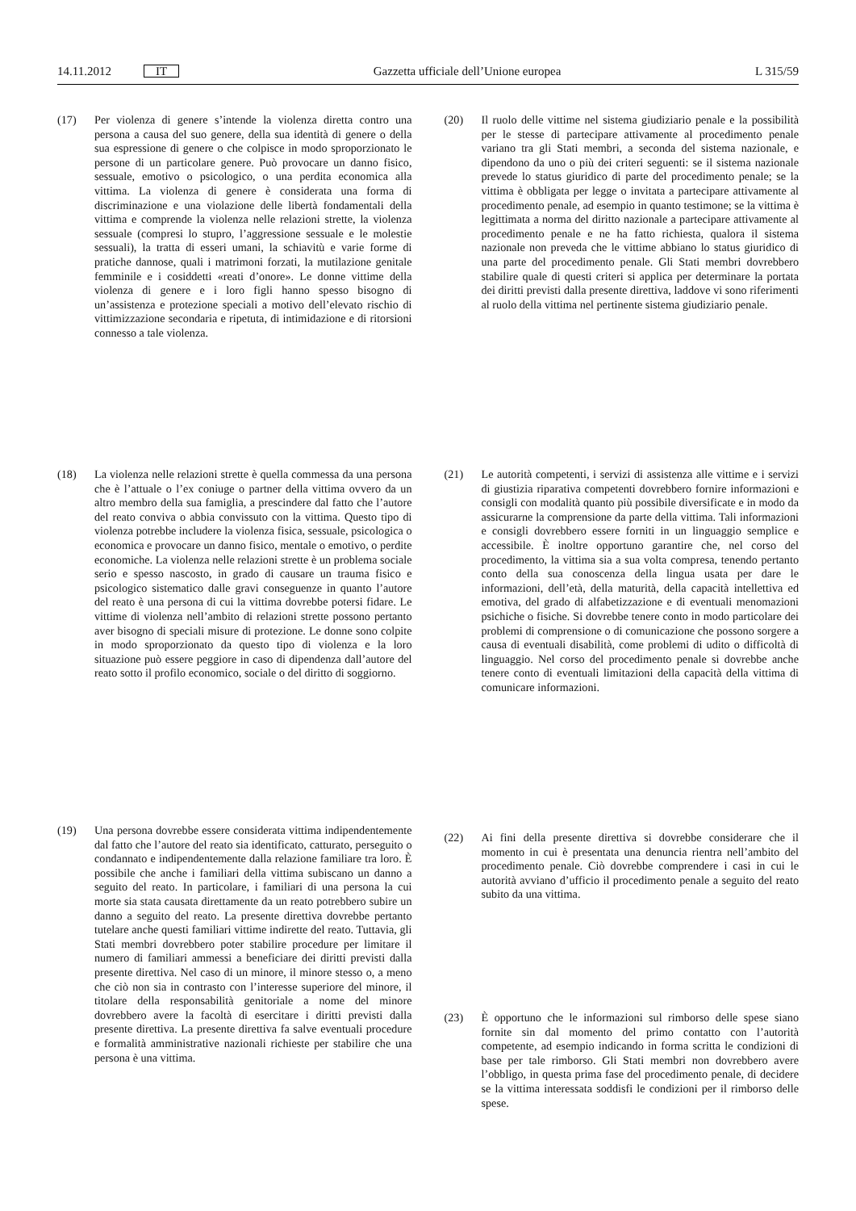14.11.2012 IT
Gazzetta ufficiale dell’Unione europea L 315/59
(17) Per violenza di genere s’intende la violenza diretta contro una persona a causa del suo genere, della sua identità di genere o della sua espressione di genere o che colpisce in modo sproporzionato le persone di un particolare genere. Può provocare un danno fisico, sessuale, emotivo o psicologico, o una perdita economica alla vittima. La violenza di genere è considerata una forma di discriminazione e una violazione delle libertà fondamentali della vittima e comprende la violenza nelle relazioni strette, la violenza sessuale (compresi lo stupro, l’aggressione sessuale e le molestie sessuali), la tratta di esseri umani, la schiavitù e varie forme di pratiche dannose, quali i matrimoni forzati, la mutilazione genitale femminile e i cosiddetti «reati d’onore». Le donne vittime della violenza di genere e i loro figli hanno spesso bisogno di un’assistenza e protezione speciali a motivo dell’elevato rischio di vittimizzazione secondaria e ripetuta, di intimidazione e di ritorsioni connesso a tale violenza.
(18) La violenza nelle relazioni strette è quella commessa da una persona che è l’attuale o l’ex coniuge o partner della vittima ovvero da un altro membro della sua famiglia, a prescindere dal fatto che l’autore del reato conviva o abbia convissuto con la vittima. Questo tipo di violenza potrebbe includere la violenza fisica, sessuale, psicologica o economica e provocare un danno fisico, mentale o emotivo, o perdite economiche. La violenza nelle relazioni strette è un problema sociale serio e spesso nascosto, in grado di causare un trauma fisico e psicologico sistematico dalle gravi conseguenze in quanto l’autore del reato è una persona di cui la vittima dovrebbe potersi fidare. Le vittime di violenza nell’ambito di relazioni strette possono pertanto aver bisogno di speciali misure di protezione. Le donne sono colpite in modo sproporzionato da questo tipo di violenza e la loro situazione può essere peggiore in caso di dipendenza dall’autore del reato sotto il profilo economico, sociale o del diritto di soggiorno.
(19) Una persona dovrebbe essere considerata vittima indipendentemente dal fatto che l’autore del reato sia identificato, catturato, perseguito o condannato e indipendentemente dalla relazione familiare tra loro. È possibile che anche i familiari della vittima subiscano un danno a seguito del reato. In particolare, i familiari di una persona la cui morte sia stata causata direttamente da un reato potrebbero subire un danno a seguito del reato. La presente direttiva dovrebbe pertanto tutelare anche questi familiari vittime indirette del reato. Tuttavia, gli Stati membri dovrebbero poter stabilire procedure per limitare il numero di familiari ammessi a beneficiare dei diritti previsti dalla presente direttiva. Nel caso di un minore, il minore stesso o, a meno che ciò non sia in contrasto con l’interesse superiore del minore, il titolare della responsabilità genitoriale a nome del minore dovrebbero avere la facoltà di esercitare i diritti previsti dalla presente direttiva. La presente direttiva fa salve eventuali procedure e formalità amministrative nazionali richieste per stabilire che una persona è una vittima.
(20) Il ruolo delle vittime nel sistema giudiziario penale e la possibilità per le stesse di partecipare attivamente al procedimento penale variano tra gli Stati membri, a seconda del sistema nazionale, e dipendono da uno o più dei criteri seguenti: se il sistema nazionale prevede lo status giuridico di parte del procedimento penale; se la vittima è obbligata per legge o invitata a partecipare attivamente al procedimento penale, ad esempio in quanto testimone; se la vittima è legittimata a norma del diritto nazionale a partecipare attivamente al procedimento penale e ne ha fatto richiesta, qualora il sistema nazionale non preveda che le vittime abbiano lo status giuridico di una parte del procedimento penale. Gli Stati membri dovrebbero stabilire quale di questi criteri si applica per determinare la portata dei diritti previsti dalla presente direttiva, laddove vi sono riferimenti al ruolo della vittima nel pertinente sistema giudiziario penale.
(21) Le autorità competenti, i servizi di assistenza alle vittime e i servizi di giustizia riparativa competenti dovrebbero fornire informazioni e consigli con modalità quanto più possibile diversificate e in modo da assicurarne la comprensione da parte della vittima. Tali informazioni e consigli dovrebbero essere forniti in un linguaggio semplice e accessibile. È inoltre opportuno garantire che, nel corso del procedimento, la vittima sia a sua volta compresa, tenendo pertanto conto della sua conoscenza della lingua usata per dare le informazioni, dell’età, della maturità, della capacità intellettiva ed emotiva, del grado di alfabetizzazione e di eventuali menomazioni psichiche o fisiche. Si dovrebbe tenere conto in modo particolare dei problemi di comprensione o di comunicazione che possono sorgere a causa di eventuali disabilità, come problemi di udito o difficoltà di linguaggio. Nel corso del procedimento penale si dovrebbe anche tenere conto di eventuali limitazioni della capacità della vittima di comunicare informazioni.
(22) Ai fini della presente direttiva si dovrebbe considerare che il momento in cui è presentata una denuncia rientra nell’ambito del procedimento penale. Ciò dovrebbe comprendere i casi in cui le autorità avviano d’ufficio il procedimento penale a seguito del reato subito da una vittima.
(23) È opportuno che le informazioni sul rimborso delle spese siano fornite sin dal momento del primo contatto con l’autorità competente, ad esempio indicando in forma scritta le condizioni di base per tale rimborso. Gli Stati membri non dovrebbero avere l’obbligo, in questa prima fase del procedimento penale, di decidere se la vittima interessata soddisfi le condizioni per il rimborso delle spese.